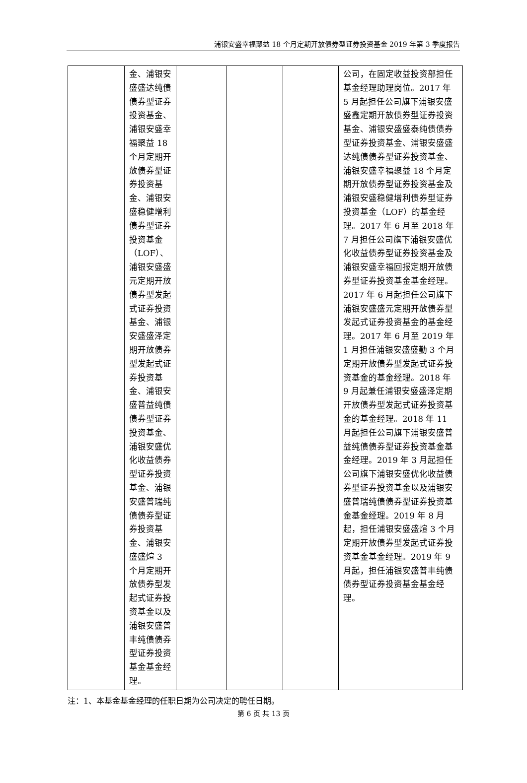浦银安盛幸福聚益 18 个月定期开放债券型证券投资基金 2019 年第 3 季度报告
| | 金、浦银安盛盛达纯债债券型证券投资基金、浦银安盛幸福聚益 18 个月定期开放债券型证券投资基金、浦银安盛稳健增利债券型证券投资基金（LOF）、浦银安盛盛元定期开放债券型发起式证券投资基金、浦银安盛盛泽定期开放债券型发起式证券投资基金、浦银安盛普益纯债债券型证券投资基金、浦银安盛优化收益债券型证券投资基金、浦银安盛普瑞纯债债券型证券投资基金、浦银安盛盛煊 3 个月定期开放债券型发起式证券投资基金以及浦银安盛普丰纯债债券型证券投资基金基金经理。 | | | | 公司，在固定收益投资部担任基金经理助理岗位。2017 年 5 月起担任公司旗下浦银安盛盛鑫定期开放债券型证券投资基金、浦银安盛盛泰纯债债券型证券投资基金、浦银安盛盛达纯债债券型证券投资基金、浦银安盛幸福聚益 18 个月定期开放债券型证券投资基金及浦银安盛稳健增利债券型证券投资基金（LOF）的基金经理。2017 年 6 月至 2018 年 7 月担任公司旗下浦银安盛优化收益债券型证券投资基金及浦银安盛幸福回报定期开放债券型证券投资基金基金经理。2017 年 6 月起担任公司旗下浦银安盛盛元定期开放债券型发起式证券投资基金的基金经理。2017 年 6 月至 2019 年 1 月担任浦银安盛盛勤 3 个月定期开放债券型发起式证券投资基金的基金经理。2018 年 9 月起兼任浦银安盛盛泽定期开放债券型发起式证券投资基金的基金经理。2018 年 11 月起担任公司旗下浦银安盛普益纯债债券型证券投资基金基金经理。2019 年 3 月起担任公司旗下浦银安盛优化收益债券型证券投资基金以及浦银安盛普瑞纯债债券型证券投资基金基金经理。2019 年 8 月起，担任浦银安盛盛煊 3 个月定期开放债券型发起式证券投资基金基金经理。2019 年 9 月起，担任浦银安盛普丰纯债债券型证券投资基金基金经理。 |
注：1、本基金基金经理的任职日期为公司决定的聘任日期。
第 6 页 共 13 页